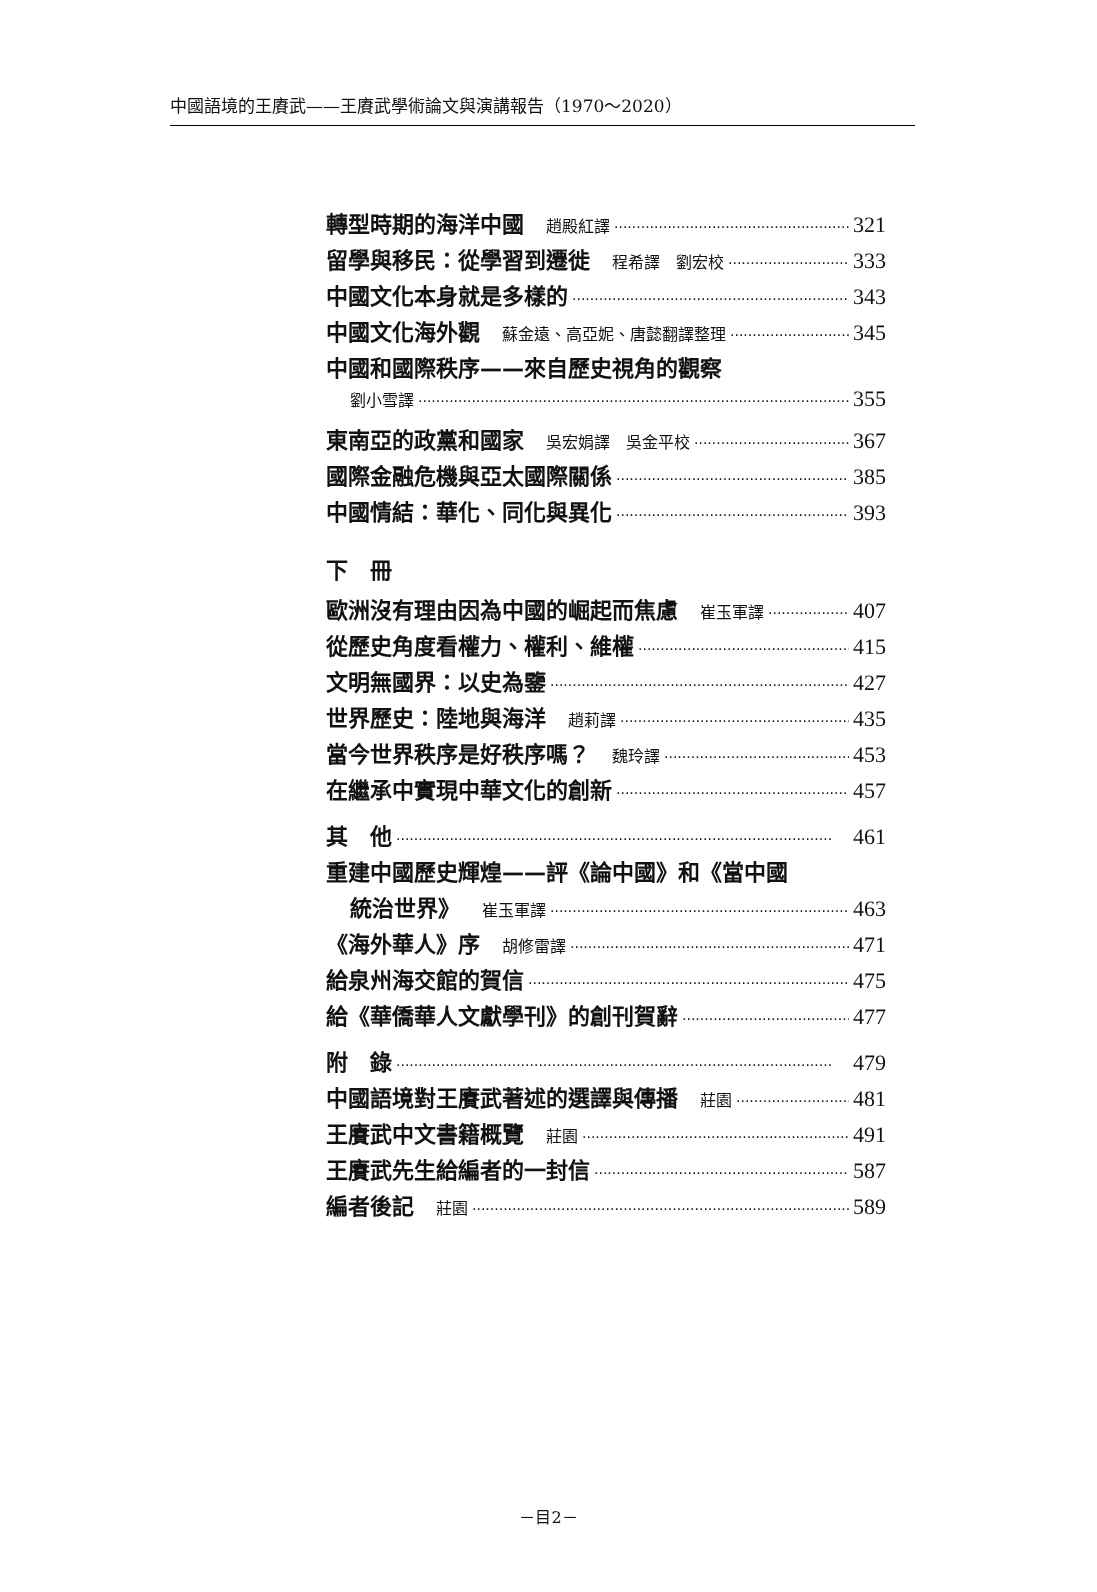中國語境的王賡武——王賡武學術論文與演講報告（1970～2020）
轉型時期的海洋中國 趙殿紅譯 321
留學與移民：從學習到遷徙 程希譯　劉宏校 333
中國文化本身就是多樣的 343
中國文化海外觀 蘇金遠、高亞妮、唐懿翻譯整理 345
中國和國際秩序——來自歷史視角的觀察
劉小雪譯 355
東南亞的政黨和國家 吳宏娟譯　吳金平校 367
國際金融危機與亞太國際關係 385
中國情結：華化、同化與異化 393
下　冊
歐洲沒有理由因為中國的崛起而焦慮 崔玉軍譯 407
從歷史角度看權力、權利、維權 415
文明無國界：以史為鑒 427
世界歷史：陸地與海洋 趙莉譯 435
當今世界秩序是好秩序嗎？ 魏玲譯 453
在繼承中實現中華文化的創新 457
其　他 461
重建中國歷史輝煌——評《論中國》和《當中國
統治世界》 崔玉軍譯 463
《海外華人》序 胡修雷譯 471
給泉州海交館的賀信 475
給《華僑華人文獻學刊》的創刊賀辭 477
附　錄 479
中國語境對王賡武著述的選譯與傳播 莊園 481
王賡武中文書籍概覽 莊園 491
王賡武先生給編者的一封信 587
編者後記 莊園 589
－目2－